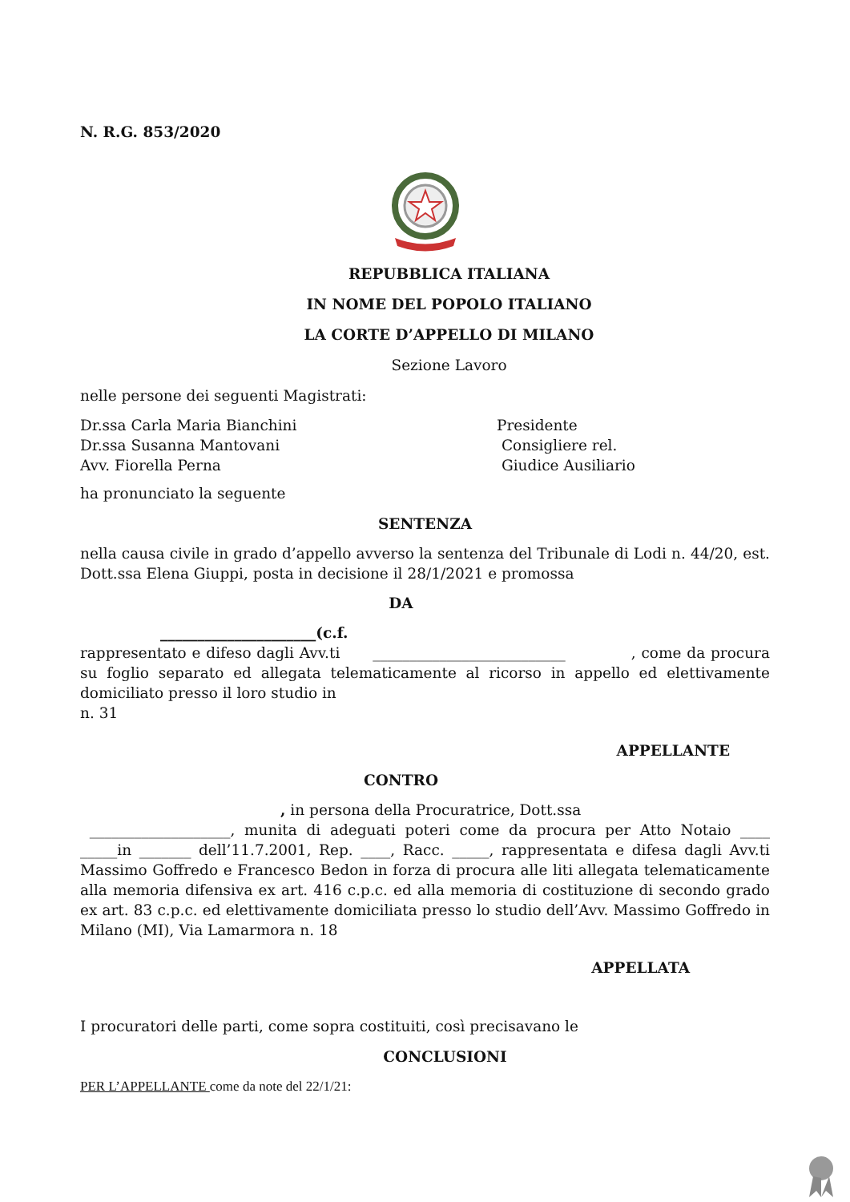N. R.G. 853/2020
REPUBBLICA ITALIANA
IN NOME DEL POPOLO ITALIANO
LA CORTE D’APPELLO DI MILANO
Sezione Lavoro
nelle persone dei seguenti Magistrati:
Dr.ssa Carla Maria Bianchini Presidente
Dr.ssa Susanna Mantovani Consigliere rel.
Avv. Fiorella Perna Giudice Ausiliario
ha pronunciato la seguente
SENTENZA
nella causa civile in grado d’appello avverso la sentenza del Tribunale di Lodi n. 44/20, est. Dott.ssa Elena Giuppi, posta in decisione il 28/1/2021 e promossa
DA
_____________________(c.f.
rappresentato e difeso dagli Avv.ti __________________________ , come da procura su foglio separato ed allegata telematicamente al ricorso in appello ed elettivamente domiciliato presso il loro studio in
n. 31
APPELLANTE
CONTRO
, in persona della Procuratrice, Dott.ssa
___________________, munita di adeguati poteri come da procura per Atto Notaio ____ _____in _______ dell’11.7.2001, Rep. ____, Racc. _____, rappresentata e difesa dagli Avv.ti Massimo Goffredo e Francesco Bedon in forza di procura alle liti allegata telematicamente alla memoria difensiva ex art. 416 c.p.c. ed alla memoria di costituzione di secondo grado ex art. 83 c.p.c. ed elettivamente domiciliata presso lo studio dell’Avv. Massimo Goffredo in Milano (MI), Via Lamarmora n. 18
APPELLATA
I procuratori delle parti, come sopra costituiti, così precisavano le
CONCLUSIONI
PER L’APPELLANTE come da note del 22/1/21: